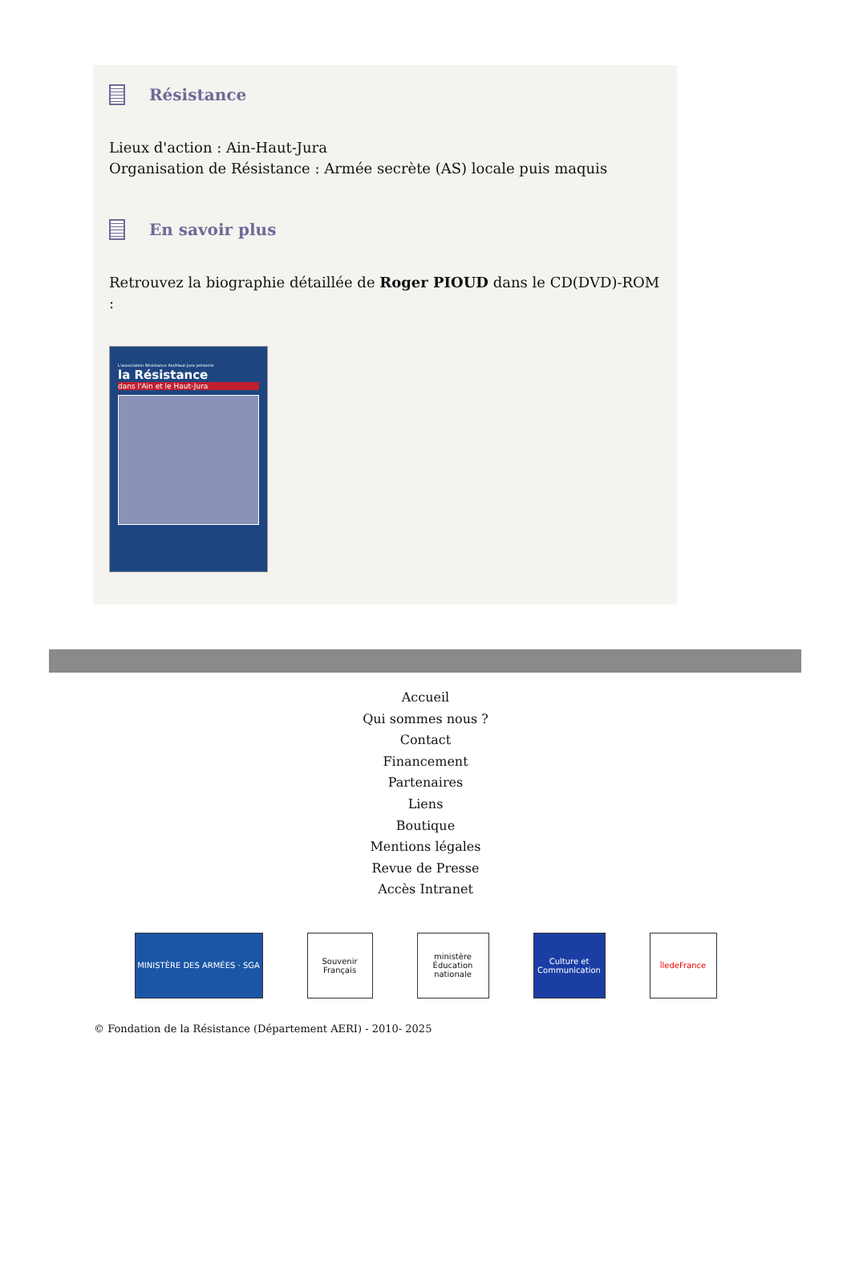Résistance
Lieux d'action : Ain-Haut-Jura
Organisation de Résistance : Armée secrète (AS) locale puis maquis
En savoir plus
Retrouvez la biographie détaillée de Roger PIOUD dans le CD(DVD)-ROM :
L'association Résistance Ain/Haut-Jura présente
la Résistance
dans l'Ain et le Haut-Jura
Accueil
Qui sommes nous ?
Contact
Financement
Partenaires
Liens
Boutique
Mentions légales
Revue de Presse
Accès Intranet
MINISTÈRE DES ARMÉES · SGA Souvenir Français
ministère Éducation nationale
Culture et Communication
îledeFrance
© Fondation de la Résistance (Département AERI) - 2010- 2025